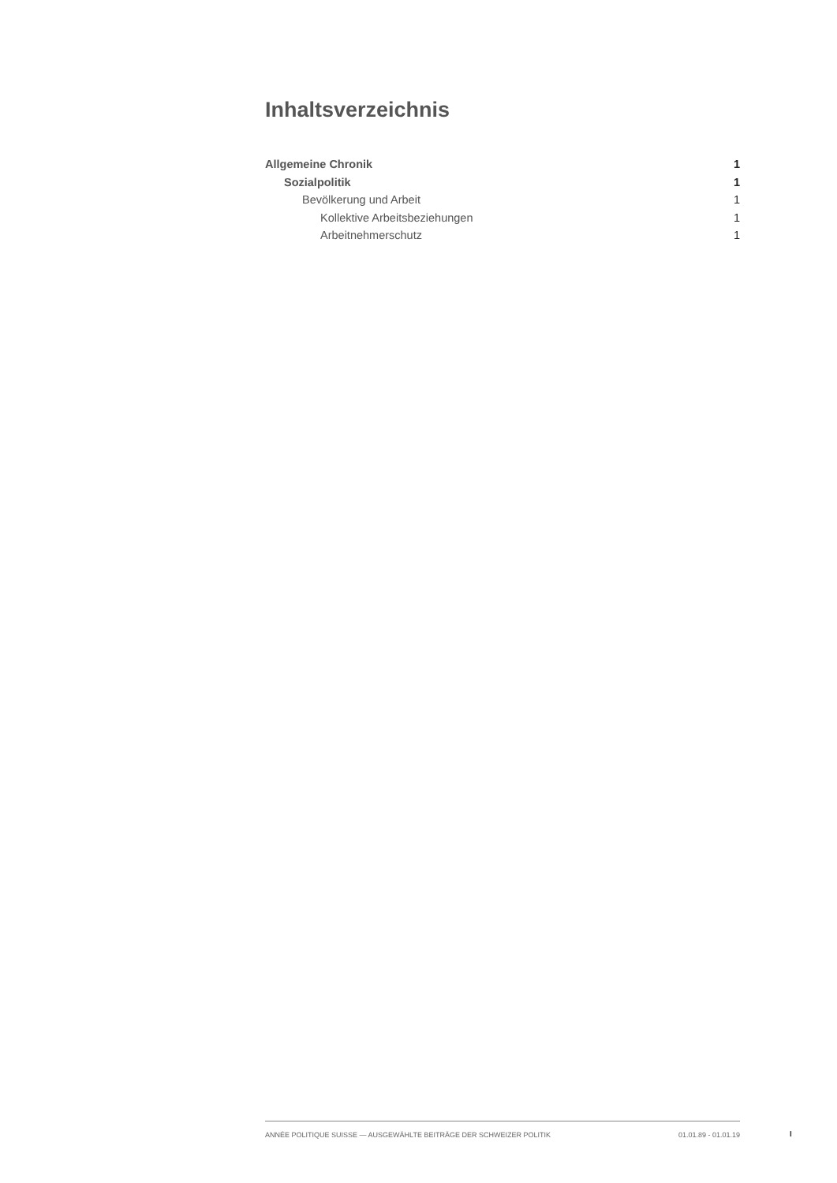Inhaltsverzeichnis
Allgemeine Chronik 1
Sozialpolitik 1
Bevölkerung und Arbeit 1
Kollektive Arbeitsbeziehungen 1
Arbeitnehmerschutz 1
ANNÉE POLITIQUE SUISSE — AUSGEWÄHLTE BEITRÄGE DER SCHWEIZER POLITIK 01.01.89 - 01.01.19
I